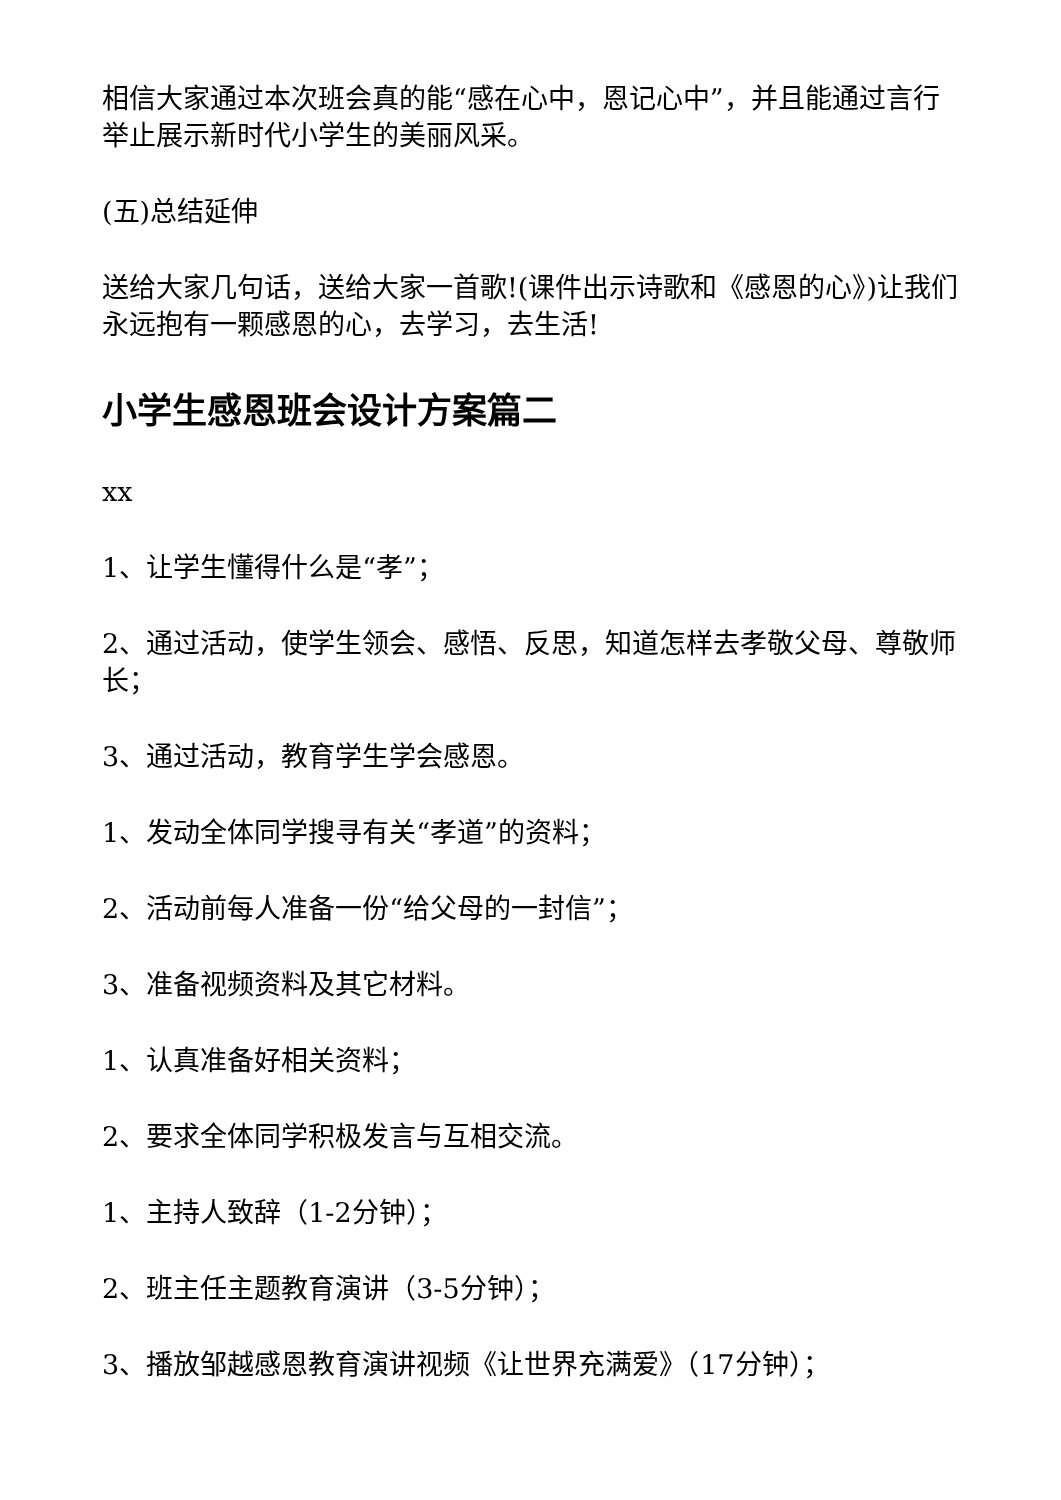相信大家通过本次班会真的能“感在心中，恩记心中”，并且能通过言行举止展示新时代小学生的美丽风采。
(五)总结延伸
送给大家几句话，送给大家一首歌!(课件出示诗歌和《感恩的心》)让我们永远抱有一颗感恩的心，去学习，去生活!
小学生感恩班会设计方案篇二
xx
1、让学生懂得什么是“孝”；
2、通过活动，使学生领会、感悟、反思，知道怎样去孝敬父母、尊敬师长；
3、通过活动，教育学生学会感恩。
1、发动全体同学搜寻有关“孝道”的资料；
2、活动前每人准备一份“给父母的一封信”；
3、准备视频资料及其它材料。
1、认真准备好相关资料；
2、要求全体同学积极发言与互相交流。
1、主持人致辞（1-2分钟）；
2、班主任主题教育演讲（3-5分钟）；
3、播放邹越感恩教育演讲视频《让世界充满爱》（17分钟）；